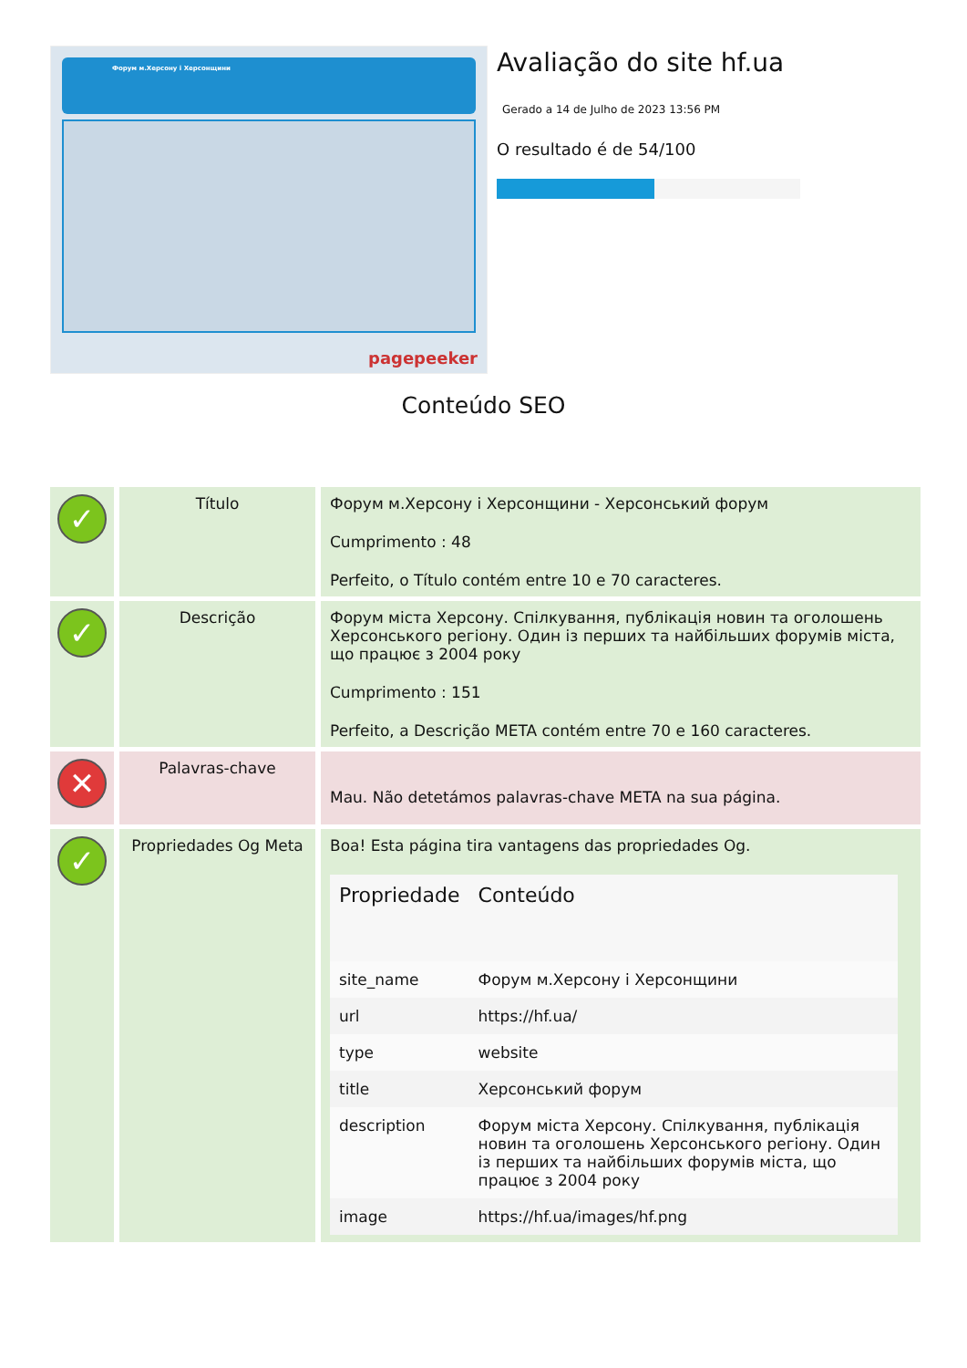Форум м.Херсону і Херсонщини
pagepeeker
Avaliação do site hf.ua
Gerado a 14 de Julho de 2023 13:56 PM
O resultado é de 54/100
Conteúdo SEO
| ✓ | Título | Форум м.Херсону і Херсонщини - Херсонський форум Cumprimento : 48 Perfeito, o Título contém entre 10 e 70 caracteres. |
| ✓ | Descrição | Форум міста Херсону. Спілкування, публікація новин та оголошень Херсонського регіону. Один із перших та найбільших форумів міста, що працює з 2004 року Cumprimento : 151 Perfeito, a Descrição META contém entre 70 e 160 caracteres. |
| ✕ | Palavras-chave | Mau. Não detetámos palavras-chave META na sua página. |
| ✓ | Propriedades Og Meta | Boa! Esta página tira vantagens das propriedades Og. / Propriedade / Conteúdo / / --- / --- / / site_name / Форум м.Херсону і Херсонщини / / url / https://hf.ua/ / / type / website / / title / Херсонський форум / / description / Форум міста Херсону. Спілкування, публікація новин та оголошень Херсонського регіону. Один із перших та найбільших форумів міста, що працює з 2004 року / / image / https://hf.ua/images/hf.png / |